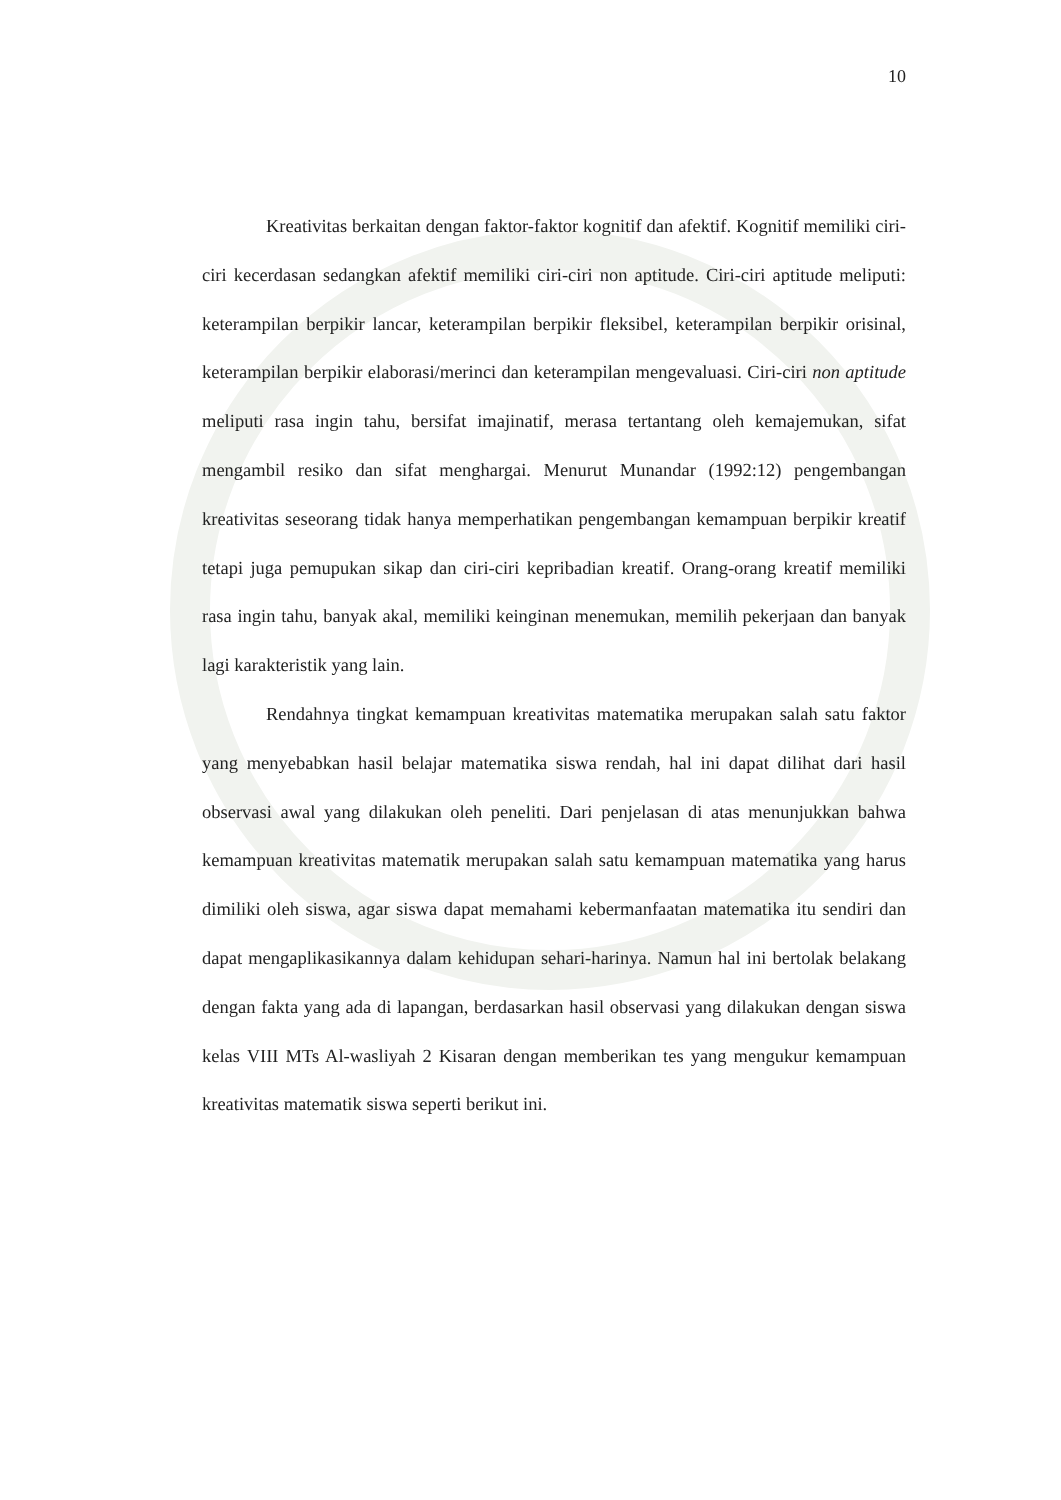10
Kreativitas berkaitan dengan faktor-faktor kognitif dan afektif. Kognitif memiliki ciri-ciri kecerdasan sedangkan afektif memiliki ciri-ciri non aptitude. Ciri-ciri aptitude meliputi: keterampilan berpikir lancar, keterampilan berpikir fleksibel, keterampilan berpikir orisinal, keterampilan berpikir elaborasi/merinci dan keterampilan mengevaluasi. Ciri-ciri non aptitude meliputi rasa ingin tahu, bersifat imajinatif, merasa tertantang oleh kemajemukan, sifat mengambil resiko dan sifat menghargai. Menurut Munandar (1992:12) pengembangan kreativitas seseorang tidak hanya memperhatikan pengembangan kemampuan berpikir kreatif tetapi juga pemupukan sikap dan ciri-ciri kepribadian kreatif. Orang-orang kreatif memiliki rasa ingin tahu, banyak akal, memiliki keinginan menemukan, memilih pekerjaan dan banyak lagi karakteristik yang lain.
Rendahnya tingkat kemampuan kreativitas matematika merupakan salah satu faktor yang menyebabkan hasil belajar matematika siswa rendah, hal ini dapat dilihat dari hasil observasi awal yang dilakukan oleh peneliti. Dari penjelasan di atas menunjukkan bahwa kemampuan kreativitas matematik merupakan salah satu kemampuan matematika yang harus dimiliki oleh siswa, agar siswa dapat memahami kebermanfaatan matematika itu sendiri dan dapat mengaplikasikannya dalam kehidupan sehari-harinya. Namun hal ini bertolak belakang dengan fakta yang ada di lapangan, berdasarkan hasil observasi yang dilakukan dengan siswa kelas VIII MTs Al-wasliyah 2 Kisaran dengan memberikan tes yang mengukur kemampuan kreativitas matematik siswa seperti berikut ini.